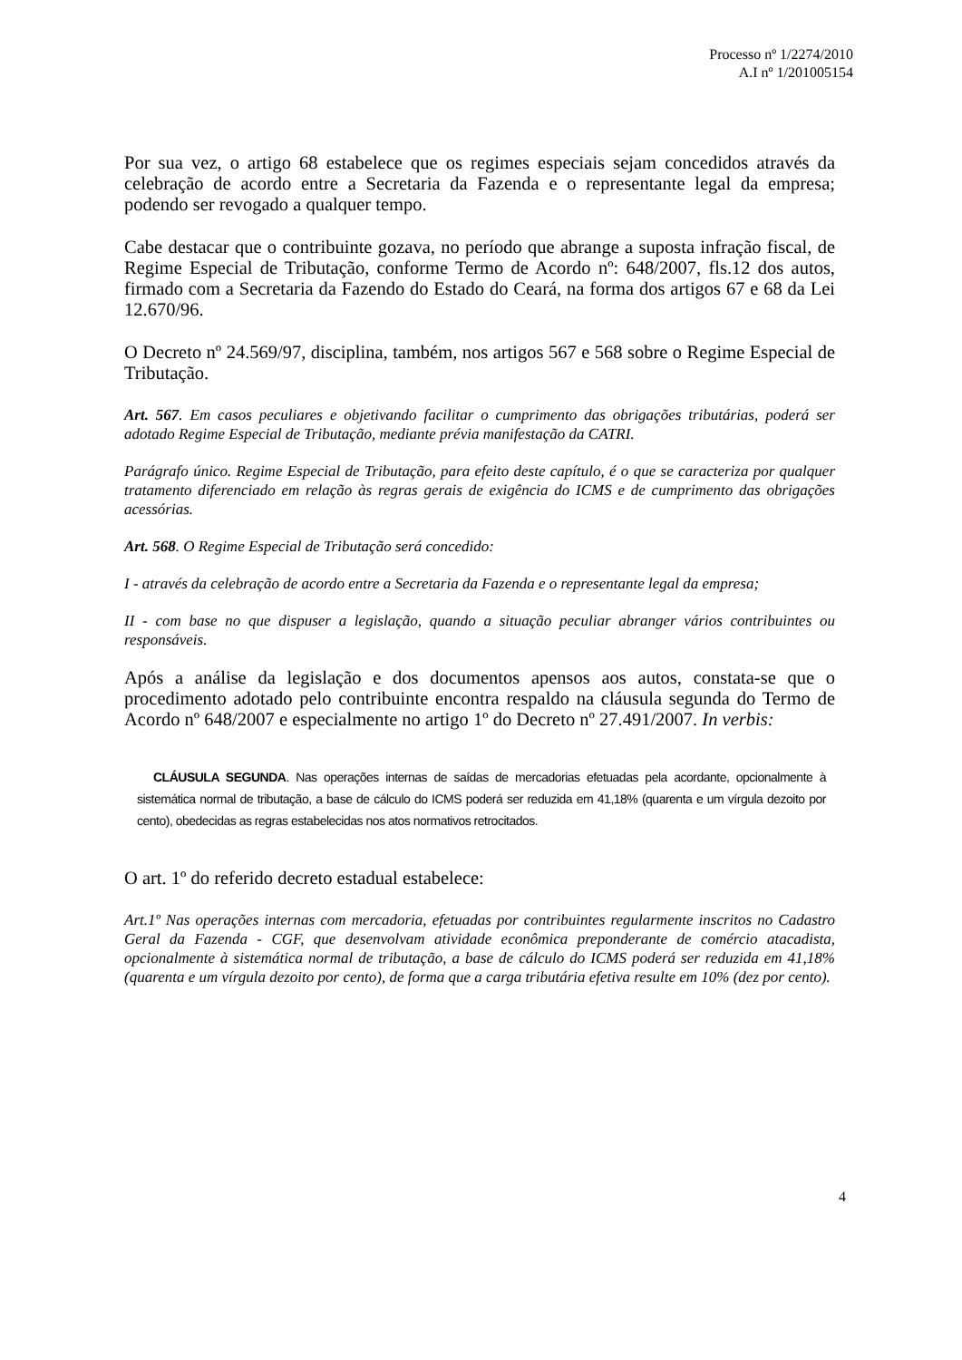Processo nº 1/2274/2010
A.I nº 1/201005154
Por sua vez, o artigo 68 estabelece que os regimes especiais sejam concedidos através da celebração de acordo entre a Secretaria da Fazenda e o representante legal da empresa; podendo ser revogado a qualquer tempo.
Cabe destacar que o contribuinte gozava, no período que abrange a suposta infração fiscal, de Regime Especial de Tributação, conforme Termo de Acordo nº: 648/2007, fls.12 dos autos, firmado com a Secretaria da Fazendo do Estado do Ceará, na forma dos artigos 67 e 68 da Lei 12.670/96.
O Decreto nº 24.569/97, disciplina, também, nos artigos 567 e 568 sobre o Regime Especial de Tributação.
Art. 567. Em casos peculiares e objetivando facilitar o cumprimento das obrigações tributárias, poderá ser adotado Regime Especial de Tributação, mediante prévia manifestação da CATRI.
Parágrafo único. Regime Especial de Tributação, para efeito deste capítulo, é o que se caracteriza por qualquer tratamento diferenciado em relação às regras gerais de exigência do ICMS e de cumprimento das obrigações acessórias.
Art. 568. O Regime Especial de Tributação será concedido:
I - através da celebração de acordo entre a Secretaria da Fazenda e o representante legal da empresa;
II - com base no que dispuser a legislação, quando a situação peculiar abranger vários contribuintes ou responsáveis.
Após a análise da legislação e dos documentos apensos aos autos, constata-se que o procedimento adotado pelo contribuinte encontra respaldo na cláusula segunda do Termo de Acordo nº 648/2007 e especialmente no artigo 1º do Decreto nº 27.491/2007. In verbis:
CLÁUSULA SEGUNDA. Nas operações internas de saídas de mercadorias efetuadas pela acordante, opcionalmente à sistemática normal de tributação, a base de cálculo do ICMS poderá ser reduzida em 41,18% (quarenta e um vírgula dezoito por cento), obedecidas as regras estabelecidas nos atos normativos retrocitados.
O art. 1º do referido decreto estadual estabelece:
Art.1º Nas operações internas com mercadoria, efetuadas por contribuintes regularmente inscritos no Cadastro Geral da Fazenda - CGF, que desenvolvam atividade econômica preponderante de comércio atacadista, opcionalmente à sistemática normal de tributação, a base de cálculo do ICMS poderá ser reduzida em 41,18% (quarenta e um vírgula dezoito por cento), de forma que a carga tributária efetiva resulte em 10% (dez por cento).
4